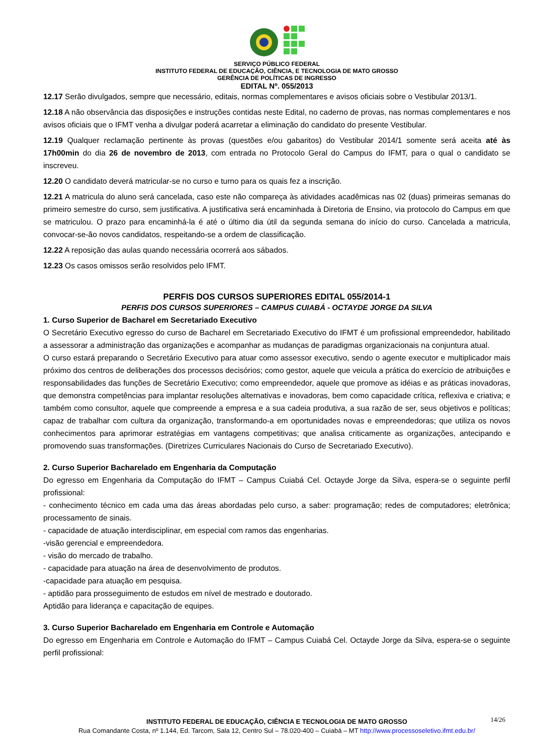SERVIÇO PÚBLICO FEDERAL
INSTITUTO FEDERAL DE EDUCAÇÃO, CIÊNCIA, E TECNOLOGIA DE MATO GROSSO
GERÊNCIA DE POLÍTICAS DE INGRESSO
EDITAL Nº. 055/2013
12.17 Serão divulgados, sempre que necessário, editais, normas complementares e avisos oficiais sobre o Vestibular 2013/1.
12.18 A não observância das disposições e instruções contidas neste Edital, no caderno de provas, nas normas complementares e nos avisos oficiais que o IFMT venha a divulgar poderá acarretar a eliminação do candidato do presente Vestibular.
12.19 Qualquer reclamação pertinente às provas (questões e/ou gabaritos) do Vestibular 2014/1 somente será aceita até às 17h00min do dia 26 de novembro de 2013, com entrada no Protocolo Geral do Campus do IFMT, para o qual o candidato se inscreveu.
12.20 O candidato deverá matricular-se no curso e turno para os quais fez a inscrição.
12.21 A matricula do aluno será cancelada, caso este não compareça às atividades acadêmicas nas 02 (duas) primeiras semanas do primeiro semestre do curso, sem justificativa. A justificativa será encaminhada à Diretoria de Ensino, via protocolo do Campus em que se matriculou. O prazo para encaminhá-la é até o último dia útil da segunda semana do início do curso. Cancelada a matricula, convocar-se-ão novos candidatos, respeitando-se a ordem de classificação.
12.22 A reposição das aulas quando necessária ocorrerá aos sábados.
12.23 Os casos omissos serão resolvidos pelo IFMT.
PERFIS DOS CURSOS SUPERIORES EDITAL 055/2014-1
PERFIS DOS CURSOS SUPERIORES – CAMPUS CUIABÁ - OCTAYDE JORGE DA SILVA
1. Curso Superior de Bacharel em Secretariado Executivo
O Secretário Executivo egresso do curso de Bacharel em Secretariado Executivo do IFMT é um profissional empreendedor, habilitado a assessorar a administração das organizações e acompanhar as mudanças de paradigmas organizacionais na conjuntura atual.
O curso estará preparando o Secretário Executivo para atuar como assessor executivo, sendo o agente executor e multiplicador mais próximo dos centros de deliberações dos processos decisórios; como gestor, aquele que veicula a prática do exercício de atribuições e responsabilidades das funções de Secretário Executivo; como empreendedor, aquele que promove as idéias e as práticas inovadoras, que demonstra competências para implantar resoluções alternativas e inovadoras, bem como capacidade crítica, reflexiva e criativa; e também como consultor, aquele que compreende a empresa e a sua cadeia produtiva, a sua razão de ser, seus objetivos e políticas; capaz de trabalhar com cultura da organização, transformando-a em oportunidades novas e empreendedoras; que utiliza os novos conhecimentos para aprimorar estratégias em vantagens competitivas; que analisa criticamente as organizações, antecipando e promovendo suas transformações. (Diretrizes Curriculares Nacionais do Curso de Secretariado Executivo).
2. Curso Superior Bacharelado em Engenharia da Computação
Do egresso em Engenharia da Computação do IFMT – Campus Cuiabá Cel. Octayde Jorge da Silva, espera-se o seguinte perfil profissional:
- conhecimento técnico em cada uma das áreas abordadas pelo curso, a saber: programação; redes de computadores; eletrônica; processamento de sinais.
- capacidade de atuação interdisciplinar, em especial com ramos das engenharias.
-visão gerencial e empreendedora.
- visão do mercado de trabalho.
- capacidade para atuação na área de desenvolvimento de produtos.
-capacidade para atuação em pesquisa.
- aptidão para prosseguimento de estudos em nível de mestrado e doutorado.
Aptidão para liderança e capacitação de equipes.
3. Curso Superior Bacharelado em Engenharia em Controle e Automação
Do egresso em Engenharia em Controle e Automação do IFMT – Campus Cuiabá Cel. Octayde Jorge da Silva, espera-se o seguinte perfil profissional:
14/26 INSTITUTO FEDERAL DE EDUCAÇÃO, CIÊNCIA E TECNOLOGIA DE MATO GROSSO
Rua Comandante Costa, nº 1.144, Ed. Tarcom, Sala 12, Centro Sul – 78.020-400 – Cuiabá – MT http://www.processoseletivo.ifmt.edu.br/